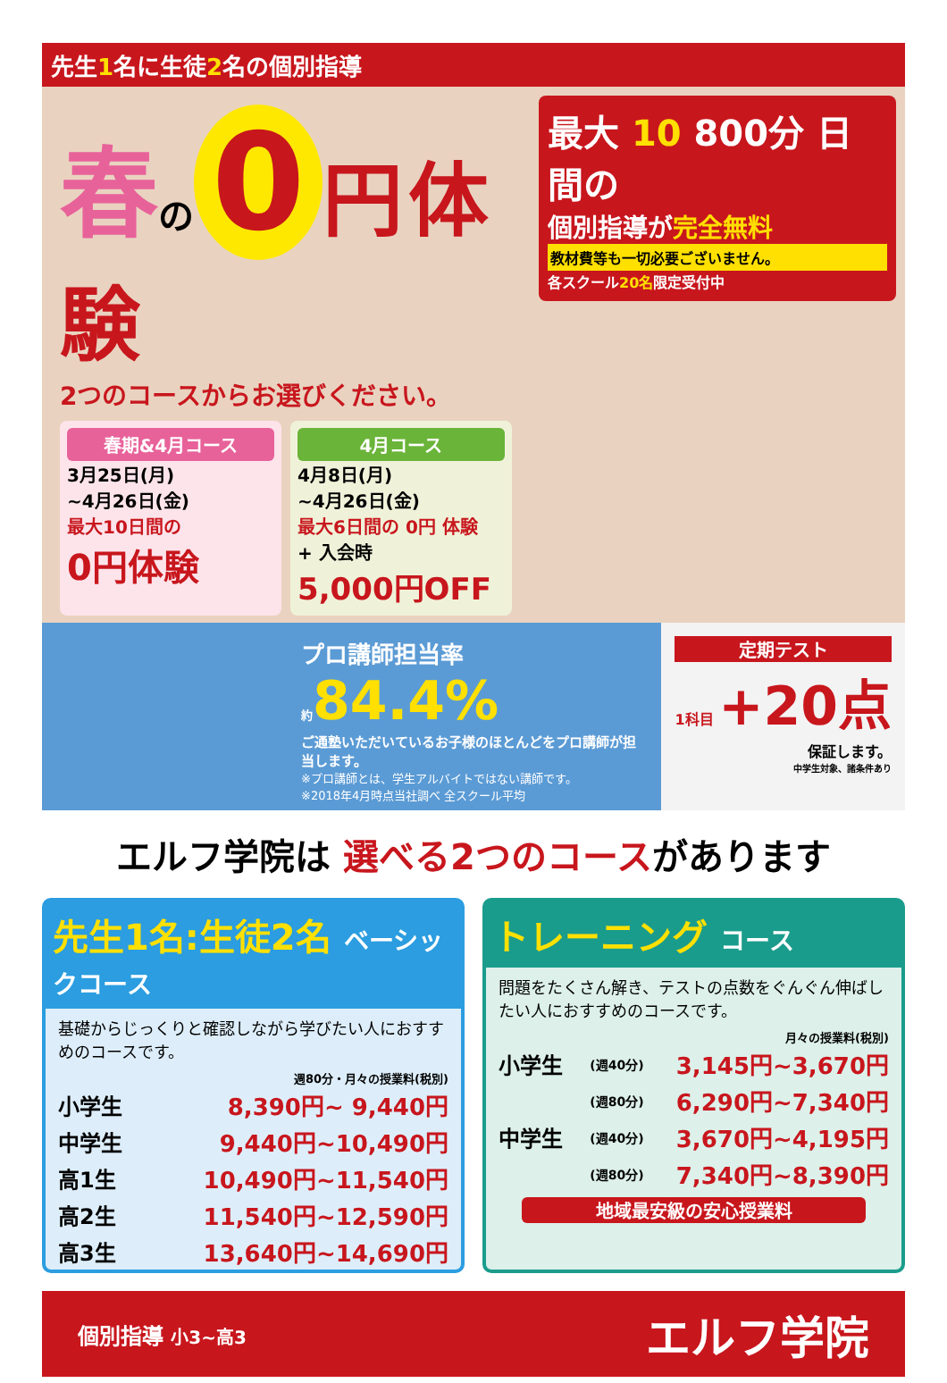先生1名に生徒2名の個別指導
春の 0 円 体験
2つのコースからお選びください。
春期&4月コース
3月25日(月)
~4月26日(金)
最大10日間の
0円体験
4月コース
4月8日(月)
~4月26日(金)
最大6日間の 0円 体験
+ 入会時
5,000円OFF
最大 10 800分 日間の
個別指導が完全無料
教材費等も一切必要ございません。
各スクール20名限定受付中
プロ講師担当率
約84.4%
ご通塾いただいているお子様のほとんどをプロ講師が担当します。
※プロ講師とは、学生アルバイトではない講師です。
※2018年4月時点当社調べ 全スクール平均
定期テスト
1科目 +20点
保証します。
中学生対象、諸条件あり
エルフ学院は 選べる2つのコースがあります
先生1名:生徒2名 ベーシックコース
基礎からじっくりと確認しながら学びたい人におすすめのコースです。
週80分・月々の授業料(税別)
| 小学生 | 8,390円~ 9,440円 |
| 中学生 | 9,440円~10,490円 |
| 高1生 | 10,490円~11,540円 |
| 高2生 | 11,540円~12,590円 |
| 高3生 | 13,640円~14,690円 |
トレーニング コース
問題をたくさん解き、テストの点数をぐんぐん伸ばしたい人におすすめのコースです。
月々の授業料(税別)
| 小学生 | (週40分) | 3,145円~3,670円 |
| | (週80分) | 6,290円~7,340円 |
| 中学生 | (週40分) | 3,670円~4,195円 |
| | (週80分) | 7,340円~8,390円 |
地域最安級の安心授業料
個別指導 小3~高3
エルフ学院